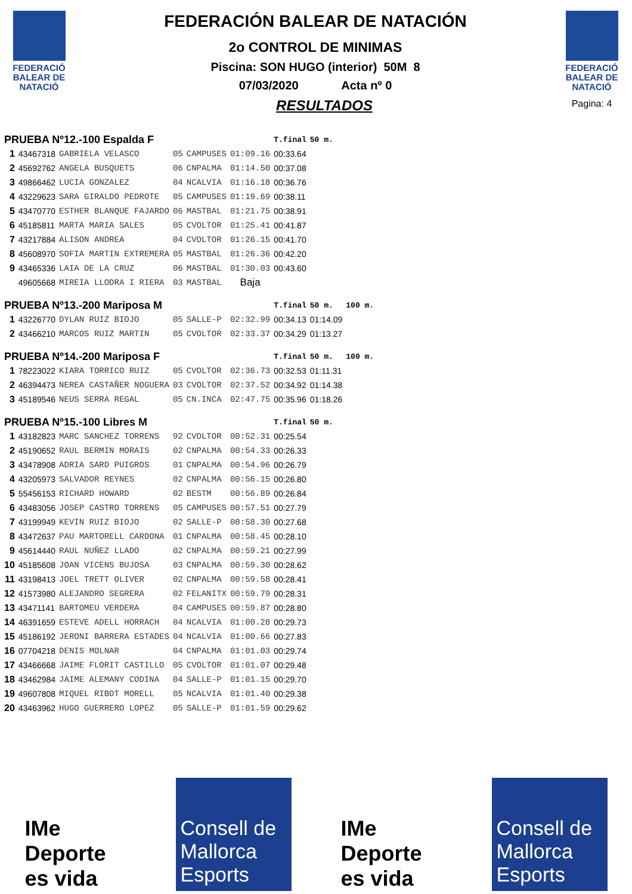FEDERACIÓ BALEAR DE NATACIÓ
FEDERACIÓN BALEAR DE NATACIÓN
2o CONTROL DE MINIMAS
Piscina: SON HUGO (interior) 50M 8
07/03/2020 Acta nº 0
RESULTADOS
FEDERACIÓ BALEAR DE NATACIÓ
Pagina: 4
| PRUEBA Nº12.-100 Espalda F | | | | | | T.final | 50 m. | |
| 1 | 43467318 | GABRIELA VELASCO | 05 | CAMPUSES | 01:09.16 | 00:33.64 | | |
| 2 | 45692762 | ANGELA BUSQUETS | 06 | CNPALMA | 01:14.50 | 00:37.08 | | |
| 3 | 49866462 | LUCIA GONZALEZ | 04 | NCALVIA | 01:16.18 | 00:36.76 | | |
| 4 | 43229623 | SARA GIRALDO PEDROTE | 05 | CAMPUSES | 01:19.69 | 00:38.11 | | |
| 5 | 43470770 | ESTHER BLANQUE FAJARDO | 06 | MASTBAL | 01:21.75 | 00:38.91 | | |
| 6 | 45185811 | MARTA MARIA SALES | 05 | CVOLTOR | 01:25.41 | 00:41.87 | | |
| 7 | 43217884 | ALISON ANDREA | 04 | CVOLTOR | 01:26.15 | 00:41.70 | | |
| 8 | 45608970 | SOFIA MARTIN EXTREMERA | 05 | MASTBAL | 01:26.36 | 00:42.20 | | |
| 9 | 43465336 | LAIA DE LA CRUZ | 06 | MASTBAL | 01:30.03 | 00:43.60 | | |
| | 49605668 | MIREIA LLODRA I RIERA | 03 | MASTBAL | Baja | | | |
| PRUEBA Nº13.-200 Mariposa M | | | | | | T.final | 50 m. | 100 m. |
| 1 | 43226770 | DYLAN RUIZ BIOJO | 05 | SALLE-P | 02:32.99 | 00:34.13 | 01:14.09 | |
| 2 | 43466210 | MARCOS RUIZ MARTIN | 05 | CVOLTOR | 02:33.37 | 00:34.29 | 01:13.27 | |
| PRUEBA Nº14.-200 Mariposa F | | | | | | T.final | 50 m. | 100 m. |
| 1 | 78223022 | KIARA TORRICO RUIZ | 05 | CVOLTOR | 02:36.73 | 00:32.53 | 01:11.31 | |
| 2 | 46394473 | NEREA CASTAÑER NOGUERA | 03 | CVOLTOR | 02:37.52 | 00:34.92 | 01:14.38 | |
| 3 | 45189546 | NEUS SERRA REGAL | 05 | CN.INCA | 02:47.75 | 00:35.96 | 01:18.26 | |
| PRUEBA Nº15.-100 Libres M | | | | | | T.final | 50 m. | |
| 1 | 43182823 | MARC SANCHEZ TORRENS | 92 | CVOLTOR | 00:52.31 | 00:25.54 | | |
| 2 | 45190652 | RAUL BERMIN MORAIS | 02 | CNPALMA | 00:54.33 | 00:26.33 | | |
| 3 | 43478908 | ADRIA SARD PUIGROS | 01 | CNPALMA | 00:54.96 | 00:26.79 | | |
| 4 | 43205973 | SALVADOR REYNES | 02 | CNPALMA | 00:56.15 | 00:26.80 | | |
| 5 | 55456153 | RICHARD HOWARD | 02 | BESTM | 00:56.89 | 00:26.84 | | |
| 6 | 43483056 | JOSEP CASTRO TORRENS | 05 | CAMPUSES | 00:57.51 | 00:27.79 | | |
| 7 | 43199949 | KEVIN RUIZ BIOJO | 02 | SALLE-P | 00:58.30 | 00:27.68 | | |
| 8 | 43472637 | PAU MARTORELL CARDONA | 01 | CNPALMA | 00:58.45 | 00:28.10 | | |
| 9 | 45614440 | RAUL NUÑEZ LLADO | 02 | CNPALMA | 00:59.21 | 00:27.99 | | |
| 10 | 45185608 | JOAN VICENS BUJOSA | 03 | CNPALMA | 00:59.30 | 00:28.62 | | |
| 11 | 43198413 | JOEL TRETT OLIVER | 02 | CNPALMA | 00:59.58 | 00:28.41 | | |
| 12 | 41573980 | ALEJANDRO SEGRERA | 02 | FELANITX | 00:59.79 | 00:28.31 | | |
| 13 | 43471141 | BARTOMEU VERDERA | 04 | CAMPUSES | 00:59.87 | 00:28.80 | | |
| 14 | 46391659 | ESTEVE ADELL HORRACH | 04 | NCALVIA | 01:00.28 | 00:29.73 | | |
| 15 | 45186192 | JERONI BARRERA ESTADES | 04 | NCALVIA | 01:00.66 | 00:27.83 | | |
| 16 | 07704218 | DENIS MOLNAR | 04 | CNPALMA | 01:01.03 | 00:29.74 | | |
| 17 | 43466668 | JAIME FLORIT CASTILLO | 05 | CVOLTOR | 01:01.07 | 00:29.48 | | |
| 18 | 43462984 | JAIME ALEMANY CODINA | 04 | SALLE-P | 01:01.15 | 00:29.70 | | |
| 19 | 49607808 | MIQUEL RIBOT MORELL | 05 | NCALVIA | 01:01.40 | 00:29.38 | | |
| 20 | 43463962 | HUGO GUERRERO LOPEZ | 05 | SALLE-P | 01:01.59 | 00:29.62 | | |
IMe
Deporte es vida
Consell de Mallorca Esports
IMe
Deporte es vida
Consell de Mallorca Esports